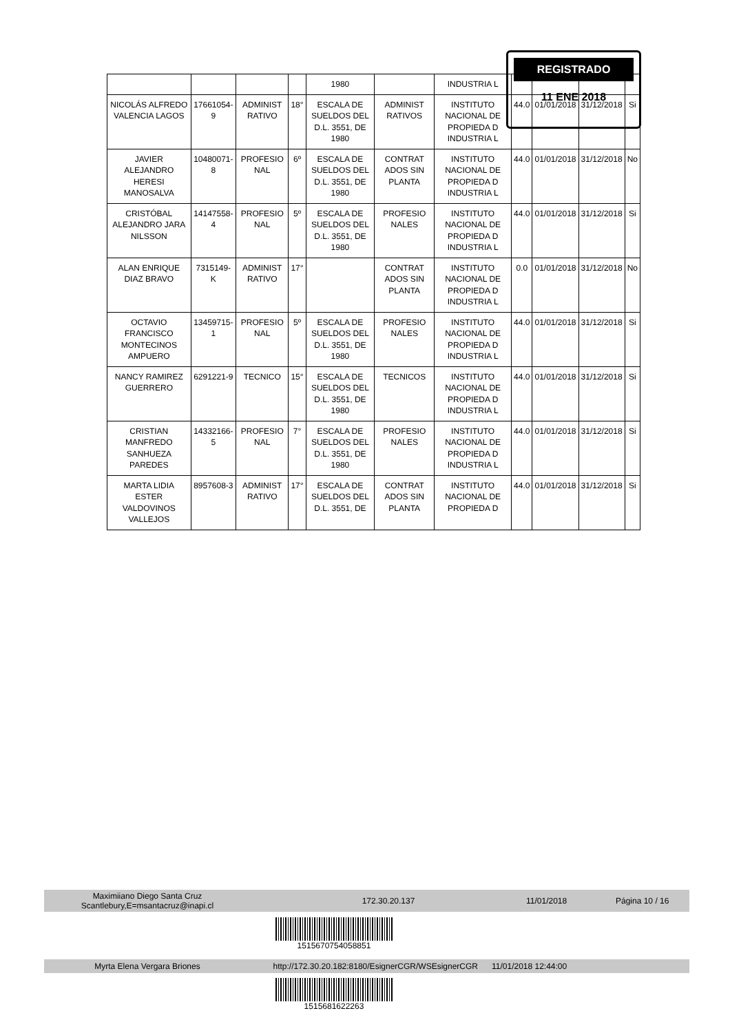REGISTRADO
11 ENE 2018
| | | | | 1980 | | INDUSTRIA L | | | | |
| NICOLÁS ALFREDO VALENCIA LAGOS | 17661054-9 | ADMINIST RATIVO | 18° | ESCALA DE SUELDOS DEL D.L. 3551, DE 1980 | ADMINIST RATIVOS | INSTITUTO NACIONAL DE PROPIEDA D INDUSTRIA L | 44.0 | 01/01/2018 | 31/12/2018 | Si |
| JAVIER ALEJANDRO HERESI MANOSALVA | 10480071-8 | PROFESIO NAL | 6º | ESCALA DE SUELDOS DEL D.L. 3551, DE 1980 | CONTRAT ADOS SIN PLANTA | INSTITUTO NACIONAL DE PROPIEDA D INDUSTRIA L | 44.0 | 01/01/2018 | 31/12/2018 | No |
| CRISTÓBAL ALEJANDRO JARA NILSSON | 14147558-4 | PROFESIO NAL | 5º | ESCALA DE SUELDOS DEL D.L. 3551, DE 1980 | PROFESIO NALES | INSTITUTO NACIONAL DE PROPIEDA D INDUSTRIA L | 44.0 | 01/01/2018 | 31/12/2018 | Si |
| ALAN ENRIQUE DIAZ BRAVO | 7315149-K | ADMINIST RATIVO | 17° | | CONTRAT ADOS SIN PLANTA | INSTITUTO NACIONAL DE PROPIEDA D INDUSTRIA L | 0.0 | 01/01/2018 | 31/12/2018 | No |
| OCTAVIO FRANCISCO MONTECINOS AMPUERO | 13459715-1 | PROFESIO NAL | 5º | ESCALA DE SUELDOS DEL D.L. 3551, DE 1980 | PROFESIO NALES | INSTITUTO NACIONAL DE PROPIEDA D INDUSTRIA L | 44.0 | 01/01/2018 | 31/12/2018 | Si |
| NANCY RAMIREZ GUERRERO | 6291221-9 | TECNICO | 15° | ESCALA DE SUELDOS DEL D.L. 3551, DE 1980 | TECNICOS | INSTITUTO NACIONAL DE PROPIEDA D INDUSTRIA L | 44.0 | 01/01/2018 | 31/12/2018 | Si |
| CRISTIAN MANFREDO SANHUEZA PAREDES | 14332166-5 | PROFESIO NAL | 7° | ESCALA DE SUELDOS DEL D.L. 3551, DE 1980 | PROFESIO NALES | INSTITUTO NACIONAL DE PROPIEDA D INDUSTRIA L | 44.0 | 01/01/2018 | 31/12/2018 | Si |
| MARTA LIDIA ESTER VALDOVINOS VALLEJOS | 8957608-3 | ADMINIST RATIVO | 17° | ESCALA DE SUELDOS DEL D.L. 3551, DE | CONTRAT ADOS SIN PLANTA | INSTITUTO NACIONAL DE PROPIEDA D | 44.0 | 01/01/2018 | 31/12/2018 | Si |
Maximiiano Diego Santa Cruz
Scantlebury,E=msantacruz@inapi.cl 172.30.20.137 11/01/2018 Página 10 / 16
1515670754058851
Myrta Elena Vergara Briones http://172.30.20.182:8180/EsignerCGR/WSEsignerCGR 11/01/2018 12:44:00
1515681622263